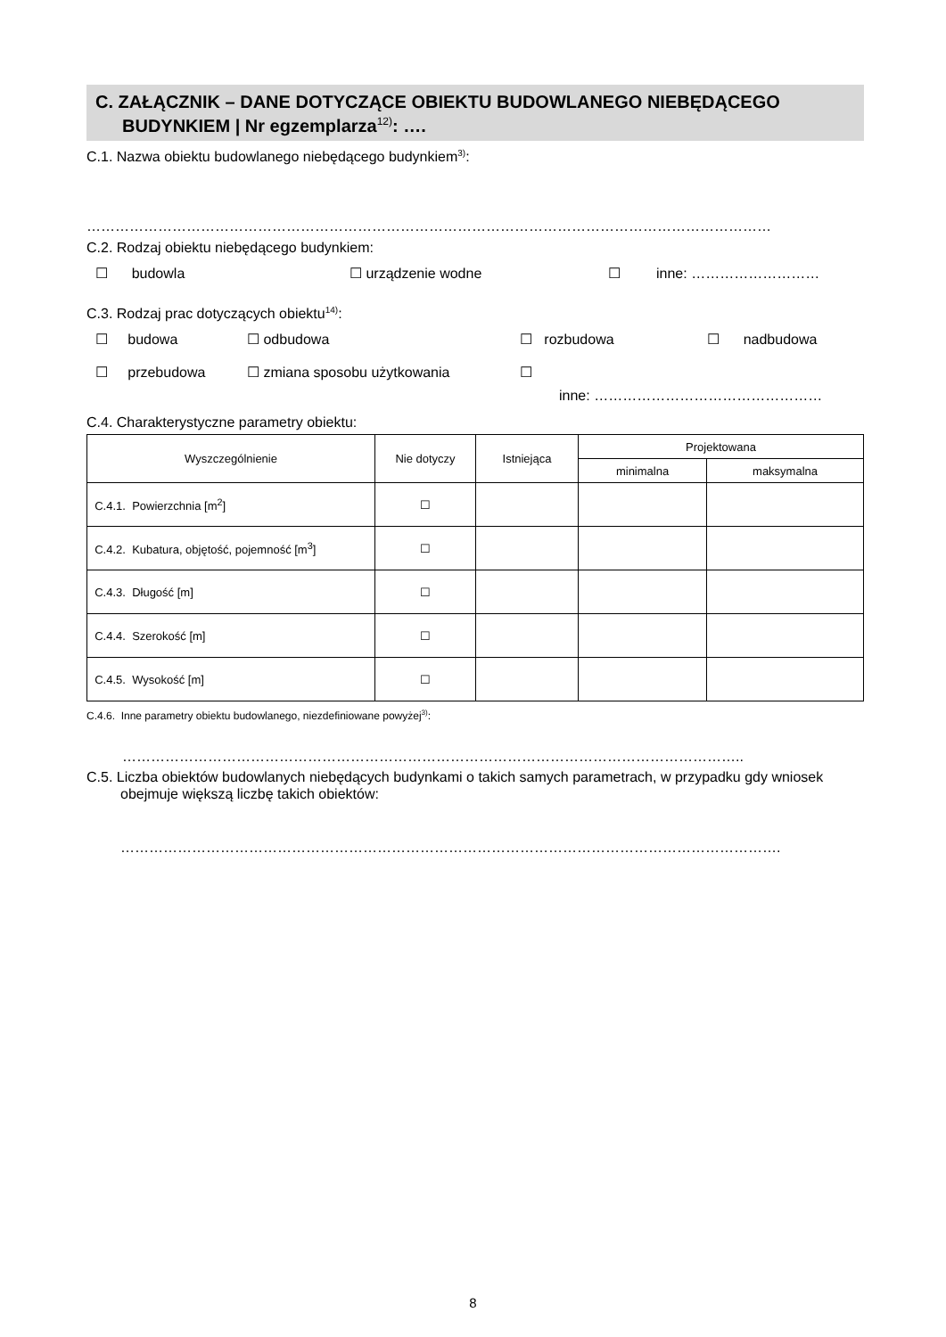C. ZAŁĄCZNIK – DANE DOTYCZĄCE OBIEKTU BUDOWLANEGO NIEBĘDĄCEGO
BUDYNKIEM | Nr egzemplarza<sup>12)</sup>: ….
C.1. Nazwa obiektu budowlanego niebędącego budynkiem<sup>3)</sup>:
………………………………………………………………………………………………………………………………
C.2. Rodzaj obiektu niebędącego budynkiem:
☐ budowla ☐ urządzenie wodne ☐ inne: ………………………
C.3. Rodzaj prac dotyczących obiektu<sup>14)</sup>:
☐ budowa ☐ odbudowa ☐ rozbudowa ☐ nadbudowa
☐ przebudowa ☐ zmiana sposobu użytkowania ☐
inne: …………………………………………
C.4. Charakterystyczne parametry obiektu:
| Wyszczególnienie | Nie dotyczy | Istniejąca | Projektowana | |
| --- | --- | --- | --- | --- |
| | | | minimalna | maksymalna |
| C.4.1. Powierzchnia [m<sup>2</sup>] | ☐ | | | |
| C.4.2. Kubatura, objętość, pojemność [m<sup>3</sup>] | ☐ | | | |
| C.4.3. Długość [m] | ☐ | | | |
| C.4.4. Szerokość [m] | ☐ | | | |
| C.4.5. Wysokość [m] | ☐ | | | |
C.4.6. Inne parametry obiektu budowlanego, niezdefiniowane powyżej<sup>3)</sup>:
…………………………………………………………………………………………………………………..
C.5. Liczba obiektów budowlanych niebędących budynkami o takich samych parametrach, w przypadku gdy wniosek obejmuje większą liczbę takich obiektów:
………………………………………………………………………………………………………………………….
8